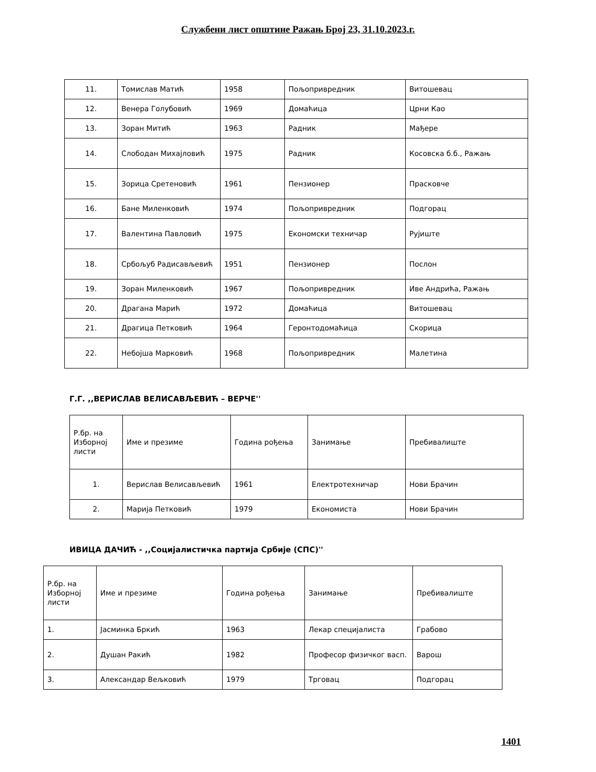Службени лист општине Ражањ Број 23, 31.10.2023.г.
| 11. | Томислав Матић | 1958 | Пољопривредник | Витошевац |
| 12. | Венера Голубовић | 1969 | Домаћица | Црни Као |
| 13. | Зоран Митић | 1963 | Радник | Мађере |
| 14. | Слободан Михајловић | 1975 | Радник | Косовска б.б., Ражањ |
| 15. | Зорица Сретеновић | 1961 | Пензионер | Прасковче |
| 16. | Бане Миленковић | 1974 | Пољопривредник | Подгорац |
| 17. | Валентина Павловић | 1975 | Економски техничар | Рујиште |
| 18. | Србољуб Радисављевић | 1951 | Пензионер | Послон |
| 19. | Зоран Миленковић | 1967 | Пољопривредник | Иве Андрића, Ражањ |
| 20. | Драгана Марић | 1972 | Домаћица | Витошевац |
| 21. | Драгица Петковић | 1964 | Геронтодомаћица | Скорица |
| 22. | Небојша Марковић | 1968 | Пољопривредник | Малетина |
Г.Г. ,,ВЕРИСЛАВ ВЕЛИСАВЉЕВИЋ – ВЕРЧЕ''
| Р.бр. на Изборној листи | Име и презиме | Година рођења | Занимање | Пребивалиште |
| 1. | Верислав Велисављевић | 1961 | Електротехничар | Нови Брачин |
| 2. | Марија Петковић | 1979 | Економиста | Нови Брачин |
ИВИЦА ДАЧИЋ - ,,Социјалистичка партија Србије (СПС)''
| Р.бр. на Изборној листи | Име и презиме | Година рођења | Занимање | Пребивалиште |
| 1. | Јасминка Бркић | 1963 | Лекар специјалиста | Грабово |
| 2. | Душан Ракић | 1982 | Професор физичког васп. | Варош |
| 3. | Александар Вељковић | 1979 | Трговац | Подгорац |
1401